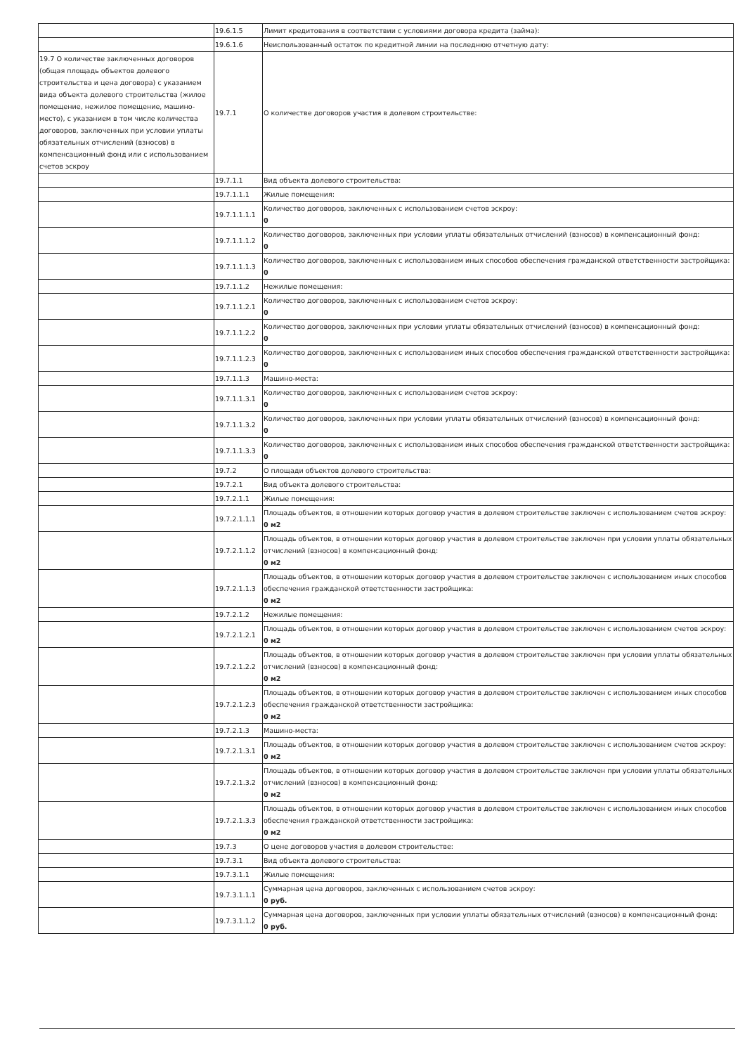| | 19.6.1.5 | Лимит кредитования в соответствии с условиями договора кредита (займа): |
| | 19.6.1.6 | Неиспользованный остаток по кредитной линии на последнюю отчетную дату: |
| 19.7 О количестве заключенных договоров (общая площадь объектов долевого строительства и цена договора) с указанием вида объекта долевого строительства (жилое помещение, нежилое помещение, машино-место), с указанием в том числе количества договоров, заключенных при условии уплаты обязательных отчислений (взносов) в компенсационный фонд или с использованием счетов эскроу | 19.7.1 | О количестве договоров участия в долевом строительстве: |
| | 19.7.1.1 | Вид объекта долевого строительства: |
| | 19.7.1.1.1 | Жилые помещения: |
| | 19.7.1.1.1.1 | Количество договоров, заключенных с использованием счетов эскроу: 0 |
| | 19.7.1.1.1.2 | Количество договоров, заключенных при условии уплаты обязательных отчислений (взносов) в компенсационный фонд: 0 |
| | 19.7.1.1.1.3 | Количество договоров, заключенных с использованием иных способов обеспечения гражданской ответственности застройщика: 0 |
| | 19.7.1.1.2 | Нежилые помещения: |
| | 19.7.1.1.2.1 | Количество договоров, заключенных с использованием счетов эскроу: 0 |
| | 19.7.1.1.2.2 | Количество договоров, заключенных при условии уплаты обязательных отчислений (взносов) в компенсационный фонд: 0 |
| | 19.7.1.1.2.3 | Количество договоров, заключенных с использованием иных способов обеспечения гражданской ответственности застройщика: 0 |
| | 19.7.1.1.3 | Машино-места: |
| | 19.7.1.1.3.1 | Количество договоров, заключенных с использованием счетов эскроу: 0 |
| | 19.7.1.1.3.2 | Количество договоров, заключенных при условии уплаты обязательных отчислений (взносов) в компенсационный фонд: 0 |
| | 19.7.1.1.3.3 | Количество договоров, заключенных с использованием иных способов обеспечения гражданской ответственности застройщика: 0 |
| | 19.7.2 | О площади объектов долевого строительства: |
| | 19.7.2.1 | Вид объекта долевого строительства: |
| | 19.7.2.1.1 | Жилые помещения: |
| | 19.7.2.1.1.1 | Площадь объектов, в отношении которых договор участия в долевом строительстве заключен с использованием счетов эскроу: 0 м2 |
| | 19.7.2.1.1.2 | Площадь объектов, в отношении которых договор участия в долевом строительстве заключен при условии уплаты обязательных отчислений (взносов) в компенсационный фонд: 0 м2 |
| | 19.7.2.1.1.3 | Площадь объектов, в отношении которых договор участия в долевом строительстве заключен с использованием иных способов обеспечения гражданской ответственности застройщика: 0 м2 |
| | 19.7.2.1.2 | Нежилые помещения: |
| | 19.7.2.1.2.1 | Площадь объектов, в отношении которых договор участия в долевом строительстве заключен с использованием счетов эскроу: 0 м2 |
| | 19.7.2.1.2.2 | Площадь объектов, в отношении которых договор участия в долевом строительстве заключен при условии уплаты обязательных отчислений (взносов) в компенсационный фонд: 0 м2 |
| | 19.7.2.1.2.3 | Площадь объектов, в отношении которых договор участия в долевом строительстве заключен с использованием иных способов обеспечения гражданской ответственности застройщика: 0 м2 |
| | 19.7.2.1.3 | Машино-места: |
| | 19.7.2.1.3.1 | Площадь объектов, в отношении которых договор участия в долевом строительстве заключен с использованием счетов эскроу: 0 м2 |
| | 19.7.2.1.3.2 | Площадь объектов, в отношении которых договор участия в долевом строительстве заключен при условии уплаты обязательных отчислений (взносов) в компенсационный фонд: 0 м2 |
| | 19.7.2.1.3.3 | Площадь объектов, в отношении которых договор участия в долевом строительстве заключен с использованием иных способов обеспечения гражданской ответственности застройщика: 0 м2 |
| | 19.7.3 | О цене договоров участия в долевом строительстве: |
| | 19.7.3.1 | Вид объекта долевого строительства: |
| | 19.7.3.1.1 | Жилые помещения: |
| | 19.7.3.1.1.1 | Суммарная цена договоров, заключенных с использованием счетов эскроу: 0 руб. |
| | 19.7.3.1.1.2 | Суммарная цена договоров, заключенных при условии уплаты обязательных отчислений (взносов) в компенсационный фонд: 0 руб. |